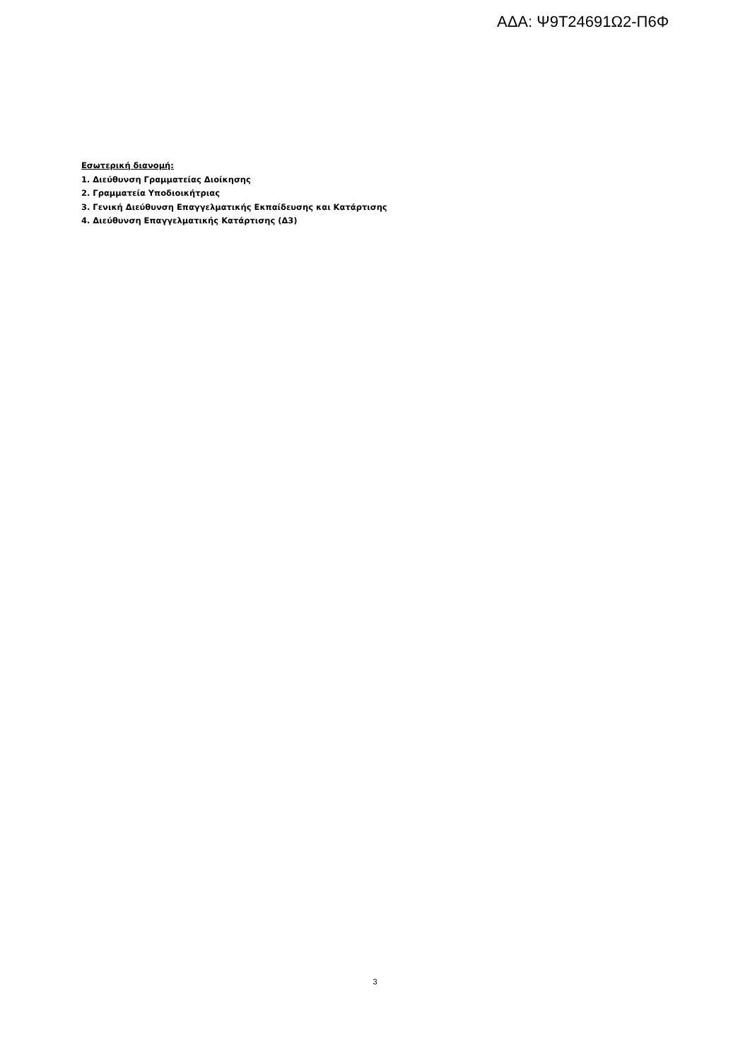ΑΔΑ: Ψ9Τ24691Ω2-Π6Φ
Εσωτερική διανομή:
1. Διεύθυνση Γραμματείας Διοίκησης
2. Γραμματεία Υποδιοικήτριας
3. Γενική Διεύθυνση Επαγγελματικής Εκπαίδευσης και Κατάρτισης
4. Διεύθυνση Επαγγελματικής Κατάρτισης (Δ3)
3